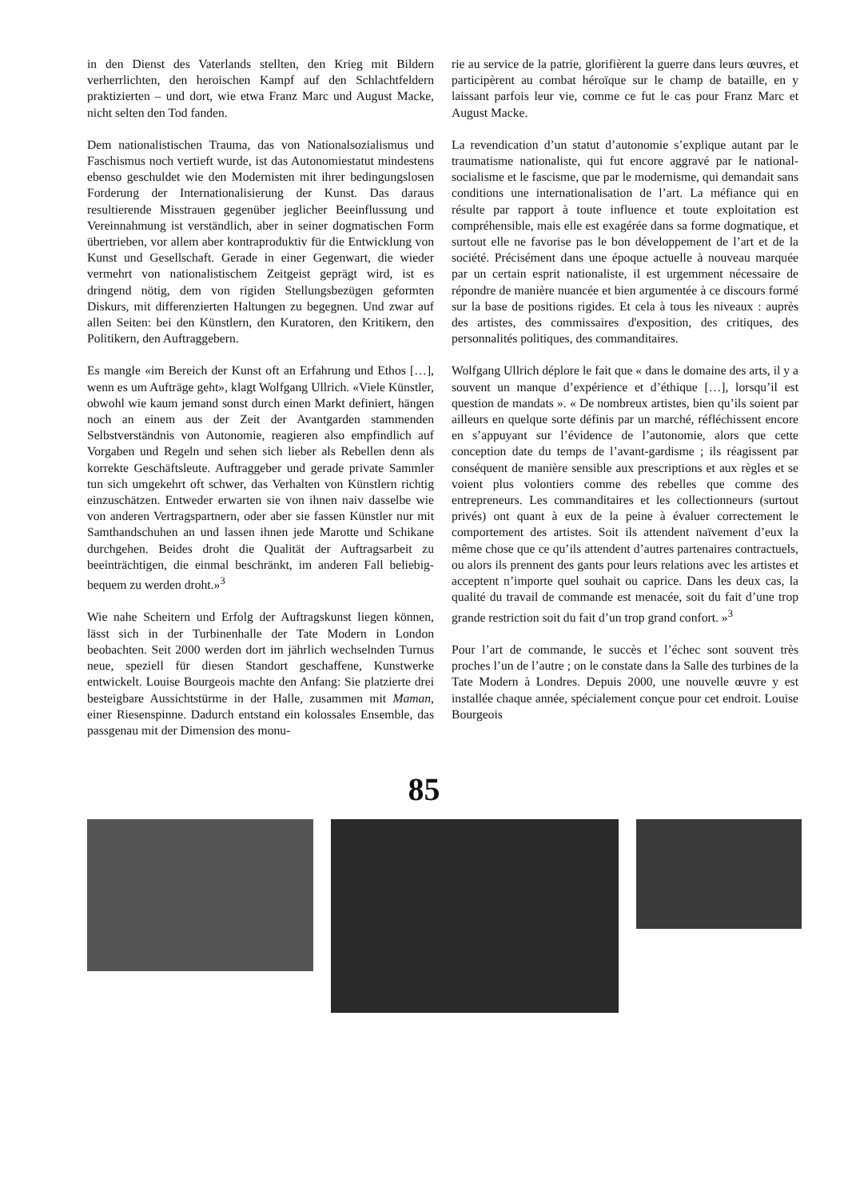in den Dienst des Vaterlands stellten, den Krieg mit Bildern verherrlichten, den heroischen Kampf auf den Schlachtfeldern praktizierten – und dort, wie etwa Franz Marc und August Macke, nicht selten den Tod fanden.
Dem nationalistischen Trauma, das von Nationalsozialismus und Faschismus noch vertieft wurde, ist das Autonomiestatut mindestens ebenso geschuldet wie den Modernisten mit ihrer bedingungslosen Forderung der Internationalisierung der Kunst. Das daraus resultierende Misstrauen gegenüber jeglicher Beeinflussung und Vereinnahmung ist verständlich, aber in seiner dogmatischen Form übertrieben, vor allem aber kontraproduktiv für die Entwicklung von Kunst und Gesellschaft. Gerade in einer Gegenwart, die wieder vermehrt von nationalistischem Zeitgeist geprägt wird, ist es dringend nötig, dem von rigiden Stellungsbezügen geformten Diskurs, mit differenzierten Haltungen zu begegnen. Und zwar auf allen Seiten: bei den Künstlern, den Kuratoren, den Kritikern, den Politikern, den Auftraggebern.
Es mangle «im Bereich der Kunst oft an Erfahrung und Ethos […], wenn es um Aufträge geht», klagt Wolfgang Ullrich. «Viele Künstler, obwohl wie kaum jemand sonst durch einen Markt definiert, hängen noch an einem aus der Zeit der Avantgarden stammenden Selbstverständnis von Autonomie, reagieren also empfindlich auf Vorgaben und Regeln und sehen sich lieber als Rebellen denn als korrekte Geschäftsleute. Auftraggeber und gerade private Sammler tun sich umgekehrt oft schwer, das Verhalten von Künstlern richtig einzuschätzen. Entweder erwarten sie von ihnen naiv dasselbe wie von anderen Vertragspartnern, oder aber sie fassen Künstler nur mit Samthandschuhen an und lassen ihnen jede Marotte und Schikane durchgehen. Beides droht die Qualität der Auftragsarbeit zu beeinträchtigen, die einmal beschränkt, im anderen Fall beliebig-bequem zu werden droht.»<sup>3</sup>
Wie nahe Scheitern und Erfolg der Auftragskunst liegen können, lässt sich in der Turbinenhalle der Tate Modern in London beobachten. Seit 2000 werden dort im jährlich wechselnden Turnus neue, speziell für diesen Standort geschaffene, Kunstwerke entwickelt. Louise Bourgeois machte den Anfang: Sie platzierte drei besteigbare Aussichtstürme in der Halle, zusammen mit Maman, einer Riesenspinne. Dadurch entstand ein kolossales Ensemble, das passgenau mit der Dimension des monu-
rie au service de la patrie, glorifièrent la guerre dans leurs œuvres, et participèrent au combat héroïque sur le champ de bataille, en y laissant parfois leur vie, comme ce fut le cas pour Franz Marc et August Macke.
La revendication d’un statut d’autonomie s’explique autant par le traumatisme nationaliste, qui fut encore aggravé par le national-socialisme et le fascisme, que par le modernisme, qui demandait sans conditions une internationalisation de l’art. La méfiance qui en résulte par rapport à toute influence et toute exploitation est compréhensible, mais elle est exagérée dans sa forme dogmatique, et surtout elle ne favorise pas le bon développement de l’art et de la société. Précisément dans une époque actuelle à nouveau marquée par un certain esprit nationaliste, il est urgemment nécessaire de répondre de manière nuancée et bien argumentée à ce discours formé sur la base de positions rigides. Et cela à tous les niveaux : auprès des artistes, des commissaires d'exposition, des critiques, des personnalités politiques, des commanditaires.
Wolfgang Ullrich déplore le fait que « dans le domaine des arts, il y a souvent un manque d’expérience et d’éthique […], lorsqu’il est question de mandats ». « De nombreux artistes, bien qu’ils soient par ailleurs en quelque sorte définis par un marché, réfléchissent encore en s’appuyant sur l’évidence de l’autonomie, alors que cette conception date du temps de l’avant-gardisme ; ils réagissent par conséquent de manière sensible aux prescriptions et aux règles et se voient plus volontiers comme des rebelles que comme des entrepreneurs. Les commanditaires et les collectionneurs (surtout privés) ont quant à eux de la peine à évaluer correctement le comportement des artistes. Soit ils attendent naïvement d’eux la même chose que ce qu’ils attendent d’autres partenaires contractuels, ou alors ils prennent des gants pour leurs relations avec les artistes et acceptent n’importe quel souhait ou caprice. Dans les deux cas, la qualité du travail de commande est menacée, soit du fait d’une trop grande restriction soit du fait d’un trop grand confort. »<sup>3</sup>
Pour l’art de commande, le succès et l’échec sont souvent très proches l’un de l’autre ; on le constate dans la Salle des turbines de la Tate Modern à Londres. Depuis 2000, une nouvelle œuvre y est installée chaque année, spécialement conçue pour cet endroit. Louise Bourgeois
85